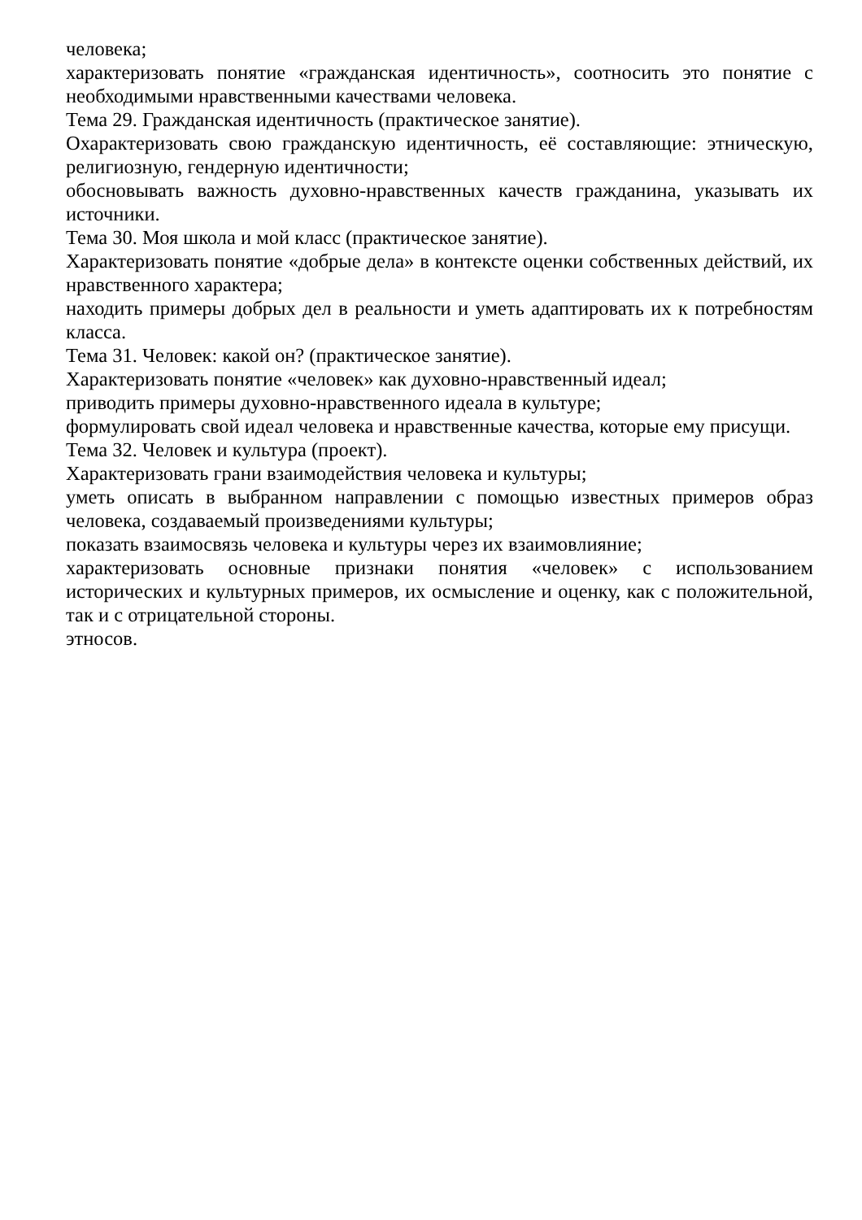человека;
характеризовать понятие «гражданская идентичность», соотносить это понятие с необходимыми нравственными качествами человека.
Тема 29. Гражданская идентичность (практическое занятие).
Охарактеризовать свою гражданскую идентичность, её составляющие: этническую, религиозную, гендерную идентичности;
обосновывать важность духовно-нравственных качеств гражданина, указывать их источники.
Тема 30. Моя школа и мой класс (практическое занятие).
Характеризовать понятие «добрые дела» в контексте оценки собственных действий, их нравственного характера;
находить примеры добрых дел в реальности и уметь адаптировать их к потребностям класса.
Тема 31. Человек: какой он? (практическое занятие).
Характеризовать понятие «человек» как духовно-нравственный идеал;
приводить примеры духовно-нравственного идеала в культуре;
формулировать свой идеал человека и нравственные качества, которые ему присущи.
Тема 32. Человек и культура (проект).
Характеризовать грани взаимодействия человека и культуры;
уметь описать в выбранном направлении с помощью известных примеров образ человека, создаваемый произведениями культуры;
показать взаимосвязь человека и культуры через их взаимовлияние;
характеризовать основные признаки понятия «человек» с использованием исторических и культурных примеров, их осмысление и оценку, как с положительной, так и с отрицательной стороны.
этносов.